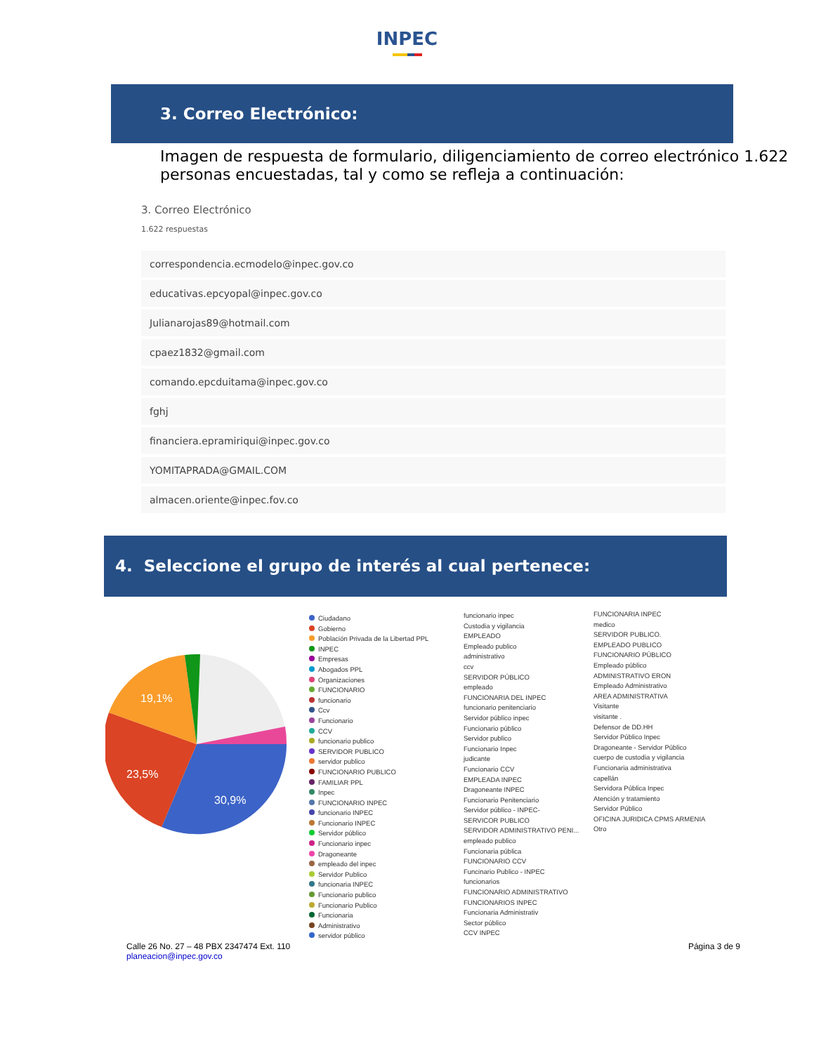INPEC
3. Correo Electrónico:
Imagen de respuesta de formulario, diligenciamiento de correo electrónico 1.622 personas encuestadas, tal y como se refleja a continuación:
3. Correo Electrónico
1.622 respuestas
correspondencia.ecmodelo@inpec.gov.co
educativas.epcyopal@inpec.gov.co
Julianarojas89@hotmail.com
cpaez1832@gmail.com
comando.epcduitama@inpec.gov.co
fghj
financiera.epramiriqui@inpec.gov.co
YOMITAPRADA@GMAIL.COM
almacen.oriente@inpec.fov.co
4. Seleccione el grupo de interés al cual pertenece:
19,1%
23,5%
30,9%
Ciudadano
Gobierno
Población Privada de la Libertad PPL
INPEC
Empresas
Abogados PPL
Organizaciones
FUNCIONARIO
funcionario
Ccv
Funcionario
CCV
funcionario publico
SERVIDOR PUBLICO
servidor publico
FUNCIONARIO PUBLICO
FAMILIAR PPL
Inpec
FUNCIONARIO INPEC
funcionario INPEC
Funcionario INPEC
Servidor público
Funcionario inpec
Dragoneante
empleado del inpec
Servidor Publico
funcionaria INPEC
Funcionario publico
Funcionario Publico
Funcionaria
Administrativo
servidor público
funcionario inpec
Custodia y vigilancia
EMPLEADO
Empleado publico
administrativo
ccv
SERVIDOR PÚBLICO
empleado
FUNCIONARIA DEL INPEC
funcionario penitenciario
Servidor público inpec
Funcionario público
Servidor publico
Funcionario Inpec
judicante
Funcionario CCV
EMPLEADA INPEC
Dragoneante INPEC
Funcionario Penitenciario
Servidor público - INPEC-
SERVICOR PUBLICO
SERVIDOR ADMINISTRATIVO PENI...
empleado publico
Funcionaria pública
FUNCIONARIO CCV
Funcinario Publico - INPEC
funcionarios
FUNCIONARIO ADMINISTRATIVO
FUNCIONARIOS INPEC
Funcionaria Administrativ
Sector público
CCV INPEC
FUNCIONARIA INPEC
medico
SERVIDOR PUBLICO.
EMPLEADO PUBLICO
FUNCIONARIO PÚBLICO
Empleado público
ADMINISTRATIVO ERON
Empleado Administrativo
AREA ADMINISTRATIVA
Visitante
visitante .
Defensor de DD.HH
Servidor Público Inpec
Dragoneante - Servidor Público
cuerpo de custodia y vigilancia
Funcionaria administrativa
capellán
Servidora Pública Inpec
Atención y tratamiento
Servidor Público
OFICINA JURIDICA CPMS ARMENIA
Otro
Calle 26 No. 27 – 48 PBX 2347474 Ext. 110
planeacion@inpec.gov.co
Página 3 de 9